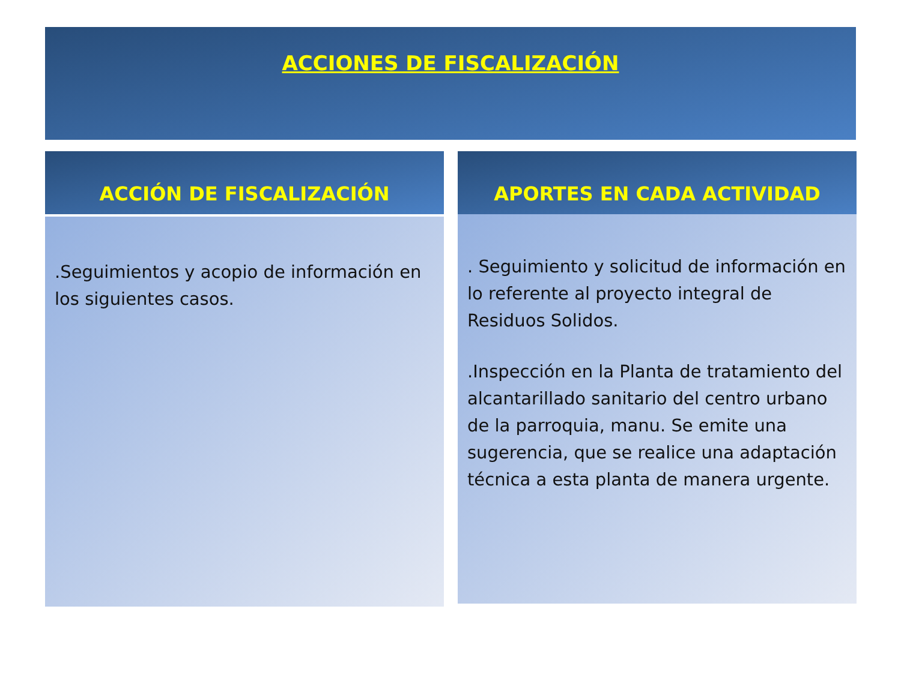ACCIONES DE FISCALIZACIÓN
ACCIÓN DE FISCALIZACIÓN
.Seguimientos y acopio de información en los siguientes casos.
APORTES EN CADA ACTIVIDAD
. Seguimiento y solicitud de información en lo referente al proyecto integral de Residuos Solidos.
.Inspección en la Planta de tratamiento del alcantarillado sanitario del centro urbano de la parroquia, manu. Se emite una sugerencia, que se realice una adaptación técnica a esta planta de manera urgente.